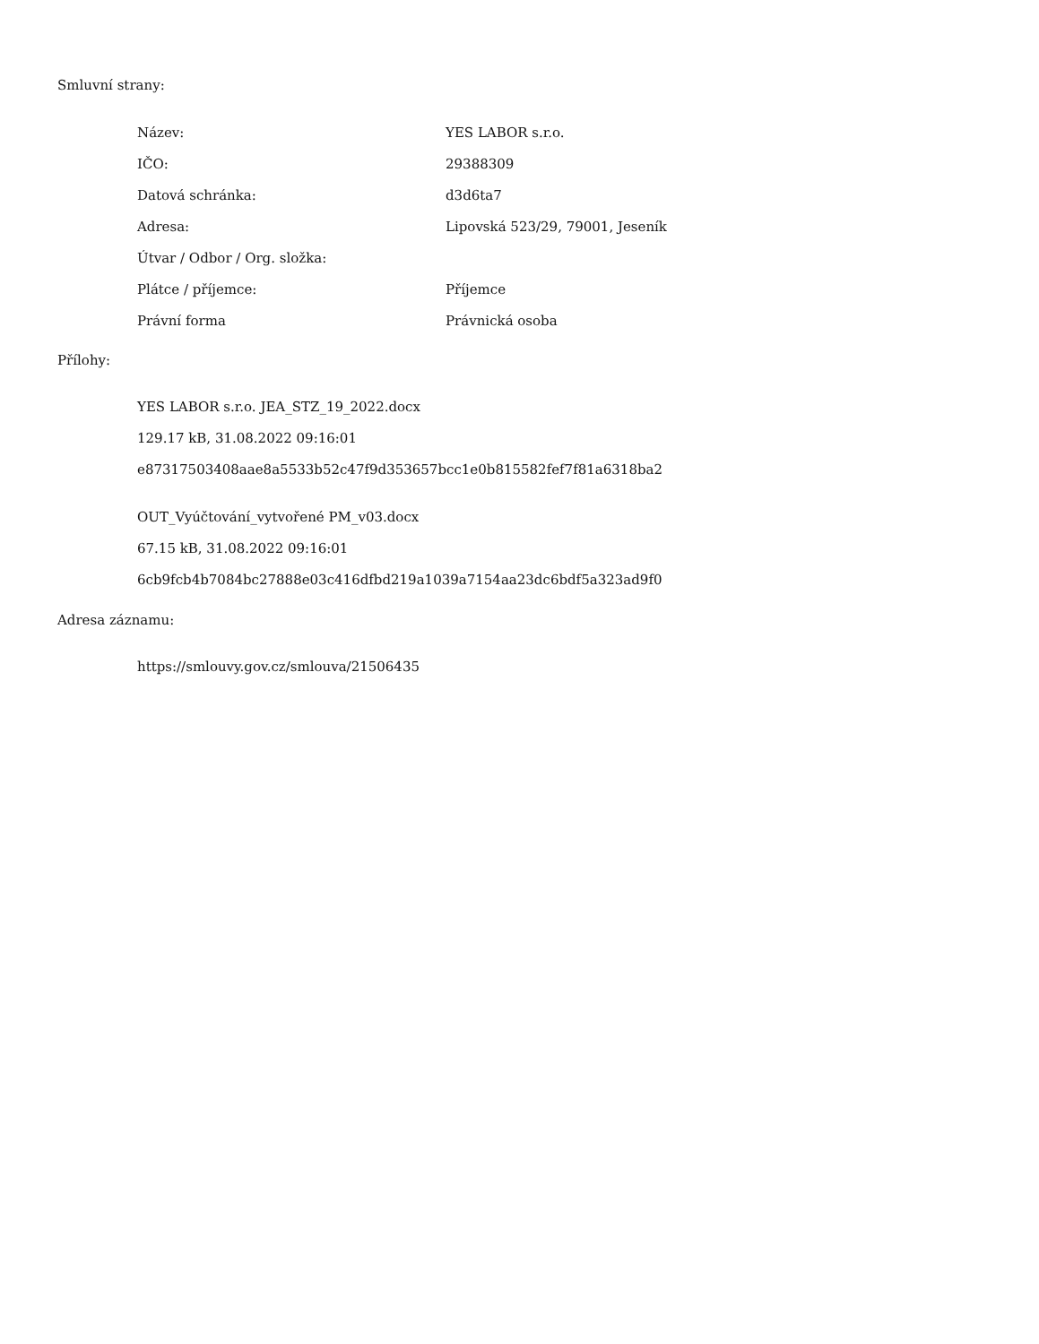Smluvní strany:
| Název: | YES LABOR s.r.o. |
| IČO: | 29388309 |
| Datová schránka: | d3d6ta7 |
| Adresa: | Lipovská 523/29, 79001, Jeseník |
| Útvar / Odbor / Org. složka: | |
| Plátce / příjemce: | Příjemce |
| Právní forma | Právnická osoba |
Přílohy:
YES LABOR s.r.o. JEA_STZ_19_2022.docx
129.17 kB, 31.08.2022 09:16:01
e87317503408aae8a5533b52c47f9d353657bcc1e0b815582fef7f81a6318ba2
OUT_Vyúčtování_vytvořené PM_v03.docx
67.15 kB, 31.08.2022 09:16:01
6cb9fcb4b7084bc27888e03c416dfbd219a1039a7154aa23dc6bdf5a323ad9f0
Adresa záznamu:
https://smlouvy.gov.cz/smlouva/21506435